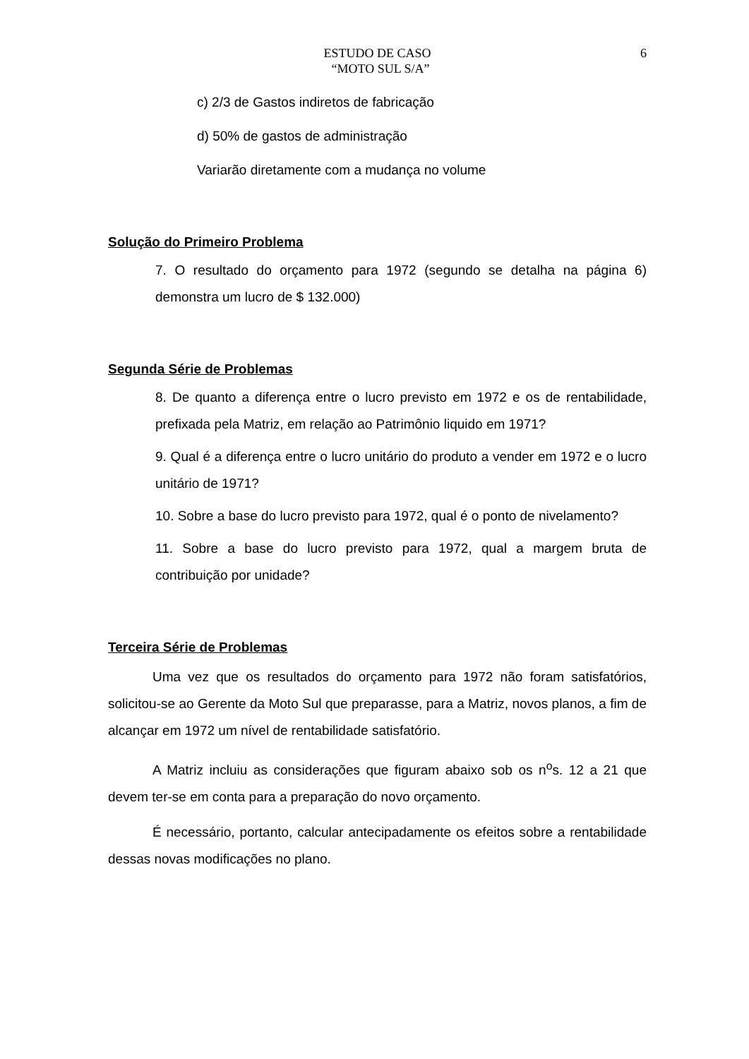ESTUDO DE CASO
“MOTO SUL S/A”
6
c) 2/3 de Gastos indiretos de fabricação
d) 50% de gastos de administração
Variarão diretamente com a mudança no volume
Solução do Primeiro Problema
7. O resultado do orçamento para 1972 (segundo se detalha na página 6) demonstra um lucro de $ 132.000)
Segunda Série de Problemas
8. De quanto a diferença entre o lucro previsto em 1972 e os de rentabilidade, prefixada pela Matriz, em relação ao Patrimônio liquido em 1971?
9. Qual é a diferença entre o lucro unitário do produto a vender em 1972 e o lucro unitário de 1971?
10. Sobre a base do lucro previsto para 1972, qual é o ponto de nivelamento?
11. Sobre a base do lucro previsto para 1972, qual a margem bruta de contribuição por unidade?
Terceira Série de Problemas
Uma vez que os resultados do orçamento para 1972 não foram satisfatórios, solicitou-se ao Gerente da Moto Sul que preparasse, para a Matriz, novos planos, a fim de alcançar em 1972 um nível de rentabilidade satisfatório.
A Matriz incluiu as considerações que figuram abaixo sob os n<sup>o</sup>s. 12 a 21 que devem ter-se em conta para a preparação do novo orçamento.
É necessário, portanto, calcular antecipadamente os efeitos sobre a rentabilidade dessas novas modificações no plano.